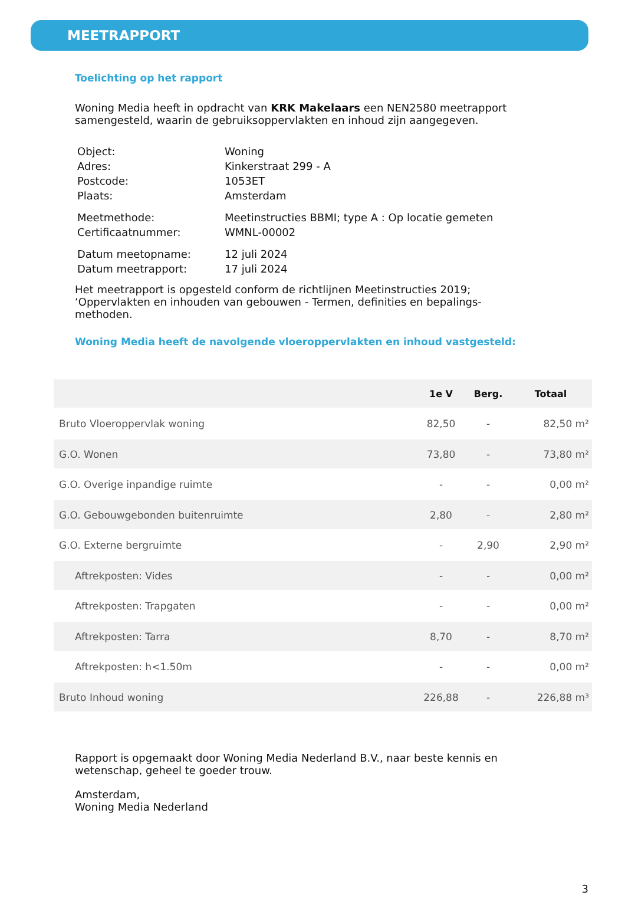MEETRAPPORT
Toelichting op het rapport
Woning Media heeft in opdracht van KRK Makelaars een NEN2580 meetrapport samengesteld, waarin de gebruiksoppervlakten en inhoud zijn aangegeven.
| Object: | Woning |
| Adres: | Kinkerstraat 299 - A |
| Postcode: | 1053ET |
| Plaats: | Amsterdam |
| Meetmethode: | Meetinstructies BBMI; type A : Op locatie gemeten |
| Certificaatnummer: | WMNL-00002 |
| Datum meetopname: | 12 juli 2024 |
| Datum meetrapport: | 17 juli 2024 |
Het meetrapport is opgesteld conform de richtlijnen Meetinstructies 2019; ‘Oppervlakten en inhouden van gebouwen - Termen, definities en bepalings-methoden.
Woning Media heeft de navolgende vloeroppervlakten en inhoud vastgesteld:
| | 1e V | Berg. | Totaal |
| --- | --- | --- | --- |
| Bruto Vloeroppervlak woning | 82,50 | - | 82,50 m² |
| G.O. Wonen | 73,80 | - | 73,80 m² |
| G.O. Overige inpandige ruimte | - | - | 0,00 m² |
| G.O. Gebouwgebonden buitenruimte | 2,80 | - | 2,80 m² |
| G.O. Externe bergruimte | - | 2,90 | 2,90 m² |
| Aftrekposten: Vides | - | - | 0,00 m² |
| Aftrekposten: Trapgaten | - | - | 0,00 m² |
| Aftrekposten: Tarra | 8,70 | - | 8,70 m² |
| Aftrekposten: h<1.50m | - | - | 0,00 m² |
| Bruto Inhoud woning | 226,88 | - | 226,88 m³ |
Rapport is opgemaakt door Woning Media Nederland B.V., naar beste kennis en wetenschap, geheel te goeder trouw.
Amsterdam,
Woning Media Nederland
3